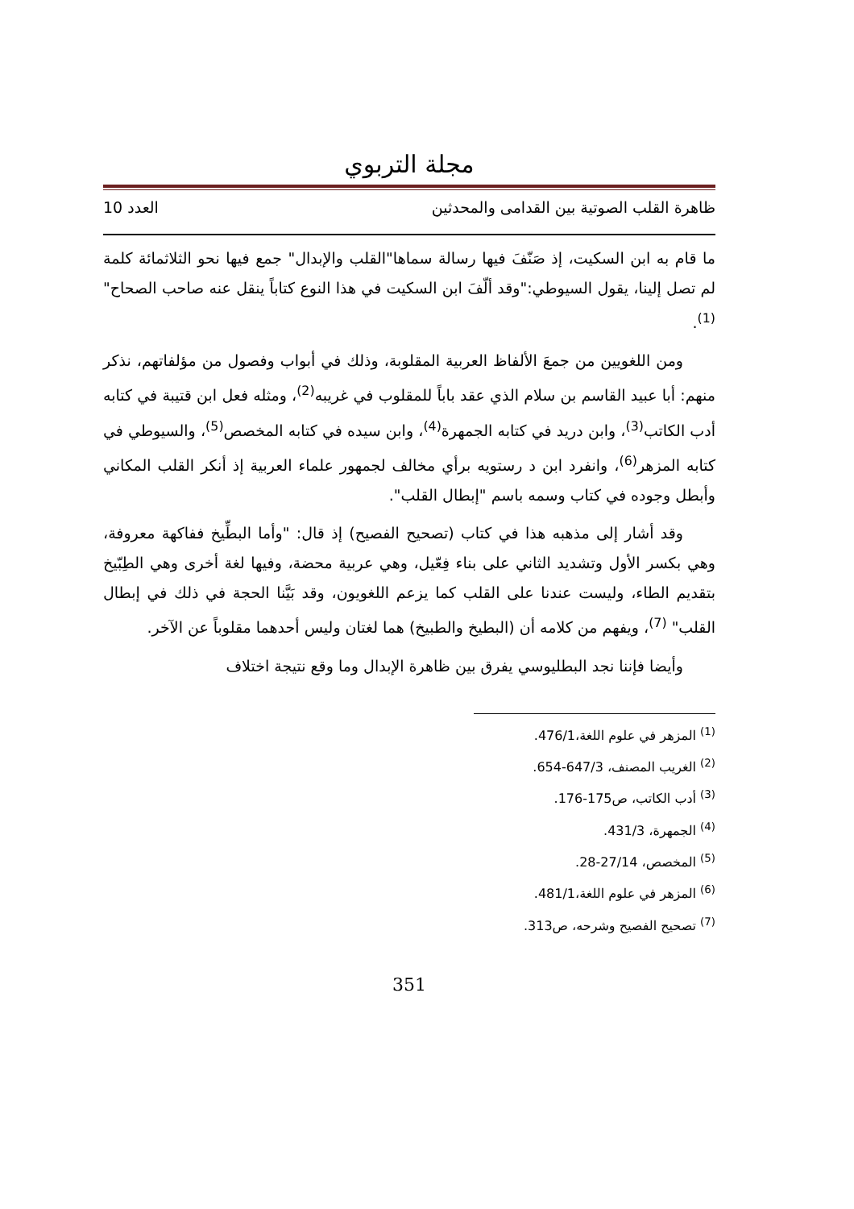مجلة التربوي
ظاهرة القلب الصوتية بين القدامى والمحدثين العدد 10
ما قام به ابن السكيت، إذ صَنّفَ فيها رسالة سماها"القلب والإبدال" جمع فيها نحو الثلاثمائة كلمة لم تصل إلينا، يقول السيوطي:"وقد ألّفَ ابن السكيت في هذا النوع كتاباً ينقل عنه صاحب الصحاح"<sup>(1)</sup>.
ومن اللغويين من جمعَ الألفاظ العربية المقلوبة، وذلك في أبواب وفصول من مؤلفاتهم، نذكر منهم: أبا عبيد القاسم بن سلام الذي عقد باباً للمقلوب في غريبه<sup>(2)</sup>، ومثله فعل ابن قتيبة في كتابه أدب الكاتب<sup>(3)</sup>، وابن دريد في كتابه الجمهرة<sup>(4)</sup>، وابن سيده في كتابه المخصص<sup>(5)</sup>، والسيوطي في كتابه المزهر<sup>(6)</sup>، وانفرد ابن د رستويه برأي مخالف لجمهور علماء العربية إذ أنكر القلب المكاني وأبطل وجوده في كتاب وسمه باسم "إبطال القلب".
وقد أشار إلى مذهبه هذا في كتاب (تصحيح الفصيح) إذ قال: "وأما البطِّيخ ففاكهة معروفة، وهي بكسر الأول وتشديد الثاني على بناء فِعّيل، وهي عربية محضة، وفيها لغة أخرى وهي الطِبّيخ بتقديم الطاء، وليست عندنا على القلب كما يزعم اللغويون، وقد بَيَّنا الحجة في ذلك في إبطال القلب" <sup>(7)</sup>، ويفهم من كلامه أن (البطيخ والطبيخ) هما لغتان وليس أحدهما مقلوباً عن الآخر.
وأيضا فإننا نجد البطليوسي يفرق بين ظاهرة الإبدال وما وقع نتيجة اختلاف
<sup>(1)</sup> المزهر في علوم اللغة،476/1.
<sup>(2)</sup> الغريب المصنف، 647/3-654.
<sup>(3)</sup> أدب الكاتب، ص175-176.
<sup>(4)</sup> الجمهرة، 431/3.
<sup>(5)</sup> المخصص، 27/14-28.
<sup>(6)</sup> المزهر في علوم اللغة،481/1.
<sup>(7)</sup> تصحيح الفصيح وشرحه، ص313.
351